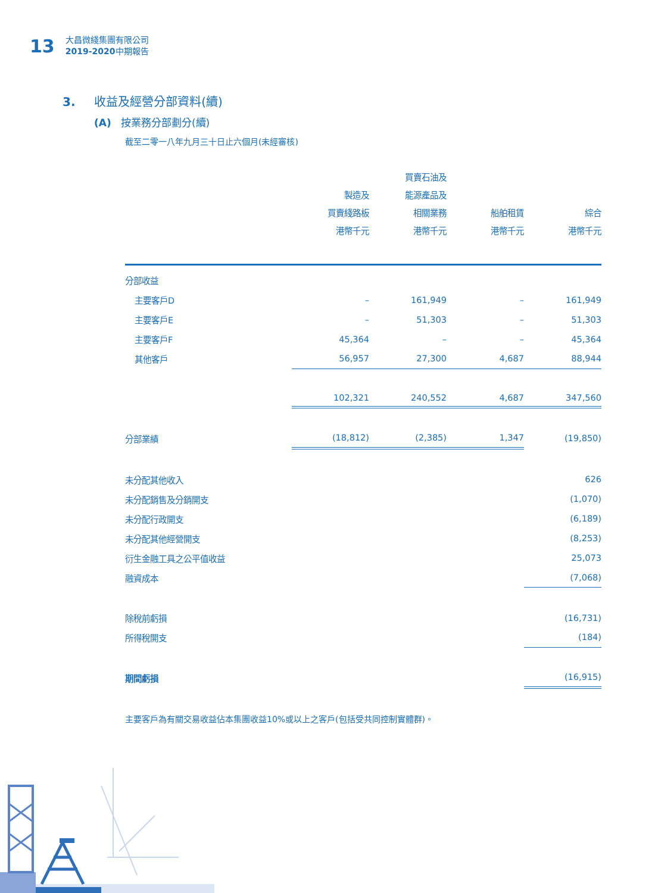13
大昌微綫集團有限公司
2019-2020中期報告
3. 收益及經營分部資料(續)
(A) 按業務分部劃分(續)
截至二零一八年九月三十日止六個月(未經審核)
| | 製造及 買賣綫路板 港幣千元 | 買賣石油及 能源產品及 相關業務 港幣千元 | 船舶租賃 港幣千元 | 綜合 港幣千元 |
| --- | --- | --- | --- | --- |
| 分部收益 | | | | |
| 主要客戶D | – | 161,949 | – | 161,949 |
| 主要客戶E | – | 51,303 | – | 51,303 |
| 主要客戶F | 45,364 | – | – | 45,364 |
| 其他客戶 | 56,957 | 27,300 | 4,687 | 88,944 |
| | 102,321 | 240,552 | 4,687 | 347,560 |
| 分部業績 | (18,812) | (2,385) | 1,347 | (19,850) |
| 未分配其他收入 | | | | 626 |
| 未分配銷售及分銷開支 | | | | (1,070) |
| 未分配行政開支 | | | | (6,189) |
| 未分配其他經營開支 | | | | (8,253) |
| 衍生金融工具之公平值收益 | | | | 25,073 |
| 融資成本 | | | | (7,068) |
| 除稅前虧損 | | | | (16,731) |
| 所得稅開支 | | | | (184) |
| 期間虧損 | | | | (16,915) |
主要客戶為有關交易收益佔本集團收益10%或以上之客戶(包括受共同控制實體群)。